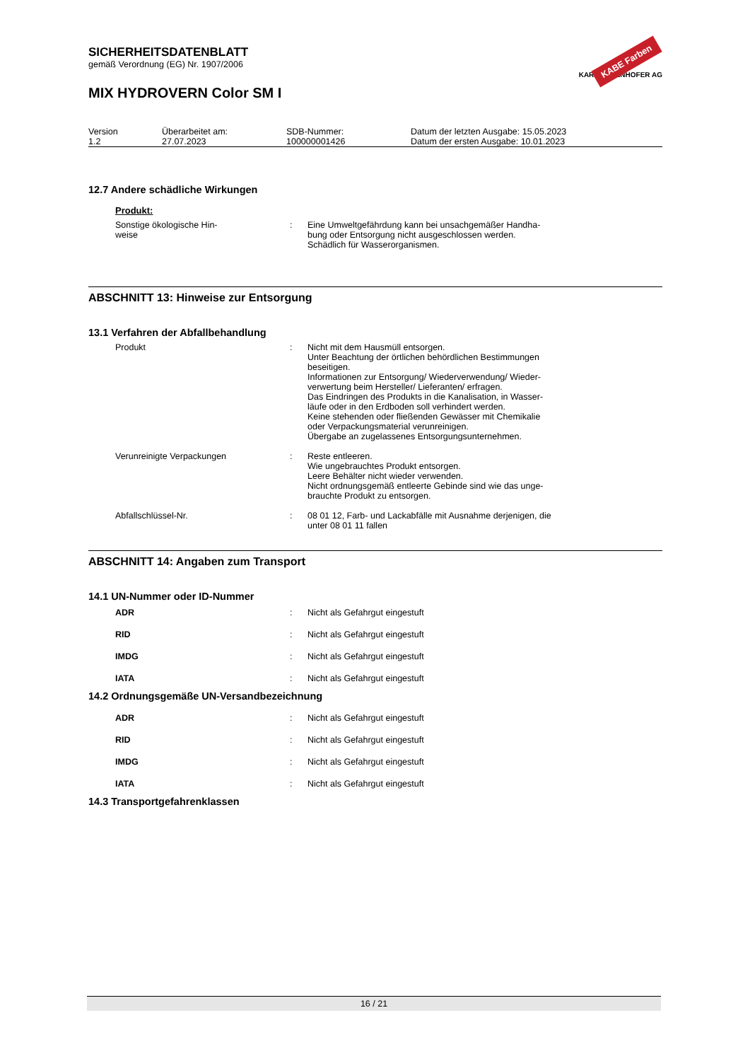SICHERHEITSDATENBLATT
gemäß Verordnung (EG) Nr. 1907/2006
MIX HYDROVERN Color SM I
KABE Farben
KARL BUBENHOFER AG
| Version 1.2 | Überarbeitet am: 27.07.2023 | SDB-Nummer: 100000001426 | Datum der letzten Ausgabe: 15.05.2023 Datum der ersten Ausgabe: 10.01.2023 |
12.7 Andere schädliche Wirkungen
Produkt:
| Sonstige ökologische Hin- weise | : | Eine Umweltgefährdung kann bei unsachgemäßer Handha- bung oder Entsorgung nicht ausgeschlossen werden. Schädlich für Wasserorganismen. |
ABSCHNITT 13: Hinweise zur Entsorgung
13.1 Verfahren der Abfallbehandlung
| Produkt | : | Nicht mit dem Hausmüll entsorgen. Unter Beachtung der örtlichen behördlichen Bestimmungen beseitigen. Informationen zur Entsorgung/ Wiederverwendung/ Wieder- verwertung beim Hersteller/ Lieferanten/ erfragen. Das Eindringen des Produkts in die Kanalisation, in Wasser- läufe oder in den Erdboden soll verhindert werden. Keine stehenden oder fließenden Gewässer mit Chemikalie oder Verpackungsmaterial verunreinigen. Übergabe an zugelassenes Entsorgungsunternehmen. |
| Verunreinigte Verpackungen | : | Reste entleeren. Wie ungebrauchtes Produkt entsorgen. Leere Behälter nicht wieder verwenden. Nicht ordnungsgemäß entleerte Gebinde sind wie das unge- brauchte Produkt zu entsorgen. |
| Abfallschlüssel-Nr. | : | 08 01 12, Farb- und Lackabfälle mit Ausnahme derjenigen, die unter 08 01 11 fallen |
ABSCHNITT 14: Angaben zum Transport
14.1 UN-Nummer oder ID-Nummer
| ADR | : | Nicht als Gefahrgut eingestuft |
| RID | : | Nicht als Gefahrgut eingestuft |
| IMDG | : | Nicht als Gefahrgut eingestuft |
| IATA | : | Nicht als Gefahrgut eingestuft |
14.2 Ordnungsgemäße UN-Versandbezeichnung
| ADR | : | Nicht als Gefahrgut eingestuft |
| RID | : | Nicht als Gefahrgut eingestuft |
| IMDG | : | Nicht als Gefahrgut eingestuft |
| IATA | : | Nicht als Gefahrgut eingestuft |
14.3 Transportgefahrenklassen
16 / 21